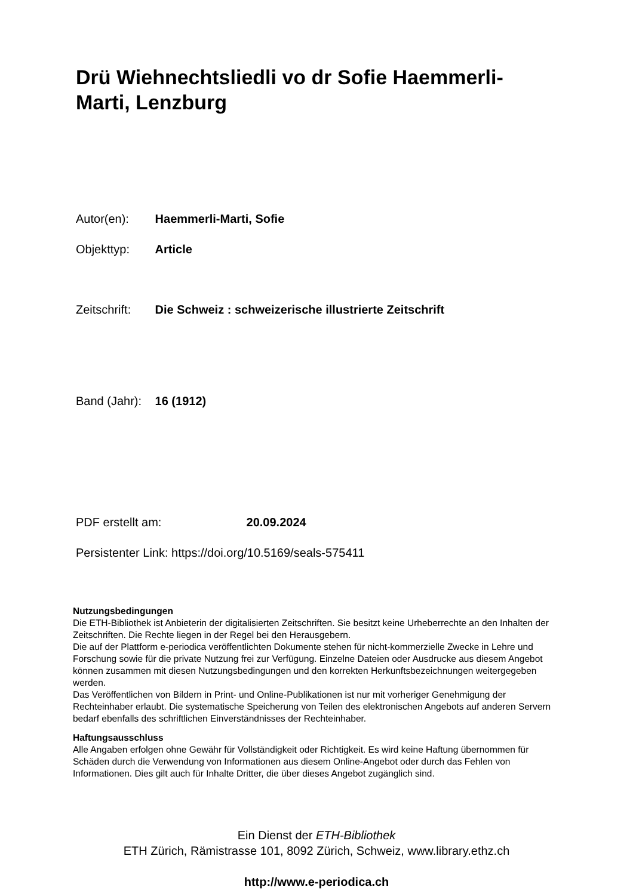Drü Wiehnechtsliedli vo dr Sofie Haemmerli-Marti, Lenzburg
Autor(en): Haemmerli-Marti, Sofie
Objekttyp: Article
Zeitschrift: Die Schweiz : schweizerische illustrierte Zeitschrift
Band (Jahr): 16 (1912)
PDF erstellt am: 20.09.2024
Persistenter Link: https://doi.org/10.5169/seals-575411
Nutzungsbedingungen
Die ETH-Bibliothek ist Anbieterin der digitalisierten Zeitschriften. Sie besitzt keine Urheberrechte an den Inhalten der Zeitschriften. Die Rechte liegen in der Regel bei den Herausgebern.
Die auf der Plattform e-periodica veröffentlichten Dokumente stehen für nicht-kommerzielle Zwecke in Lehre und Forschung sowie für die private Nutzung frei zur Verfügung. Einzelne Dateien oder Ausdrucke aus diesem Angebot können zusammen mit diesen Nutzungsbedingungen und den korrekten Herkunftsbezeichnungen weitergegeben werden.
Das Veröffentlichen von Bildern in Print- und Online-Publikationen ist nur mit vorheriger Genehmigung der Rechteinhaber erlaubt. Die systematische Speicherung von Teilen des elektronischen Angebots auf anderen Servern bedarf ebenfalls des schriftlichen Einverständnisses der Rechteinhaber.
Haftungsausschluss
Alle Angaben erfolgen ohne Gewähr für Vollständigkeit oder Richtigkeit. Es wird keine Haftung übernommen für Schäden durch die Verwendung von Informationen aus diesem Online-Angebot oder durch das Fehlen von Informationen. Dies gilt auch für Inhalte Dritter, die über dieses Angebot zugänglich sind.
Ein Dienst der ETH-Bibliothek
ETH Zürich, Rämistrasse 101, 8092 Zürich, Schweiz, www.library.ethz.ch
http://www.e-periodica.ch